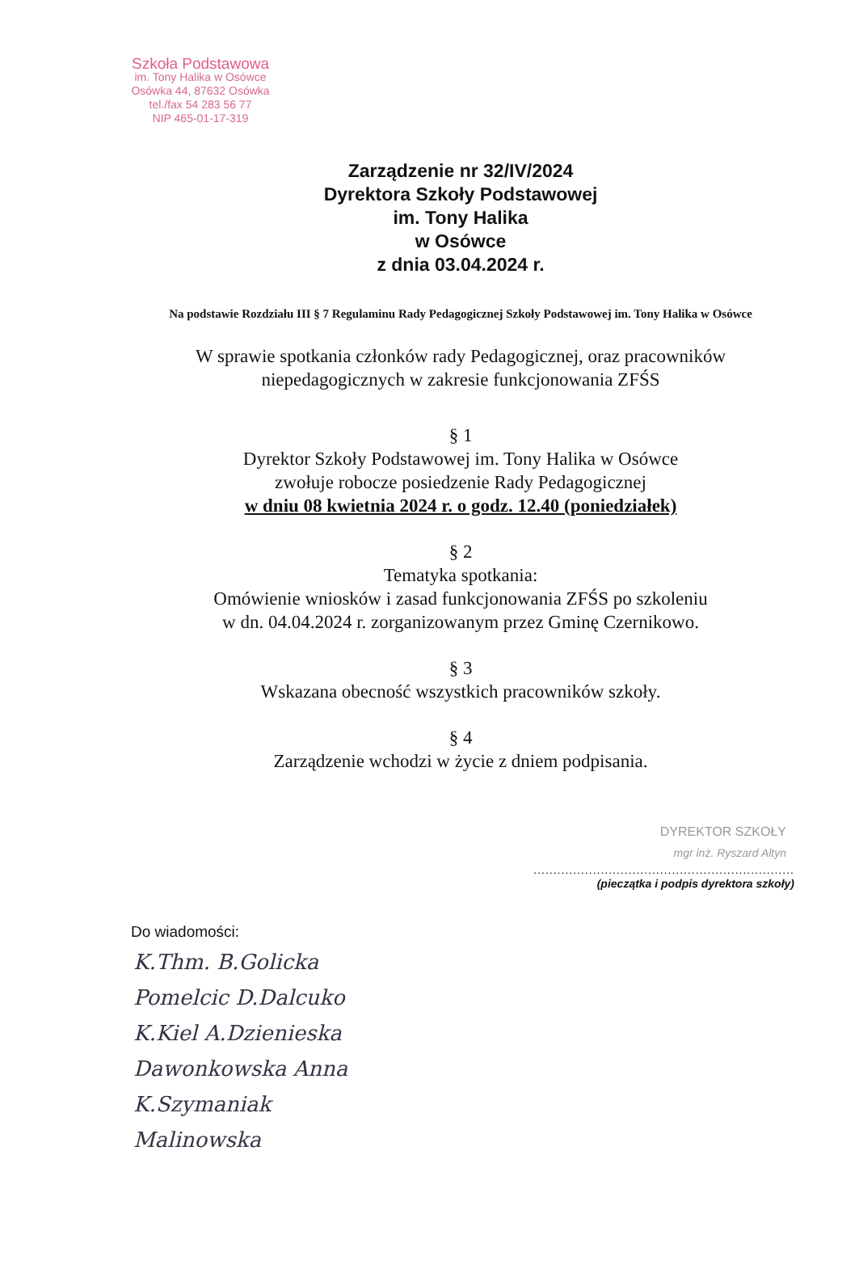Szkoła Podstawowa
im. Tony Halika w Osówce
Osówka 44, 87632 Osówka
tel./fax 54 283 56 77
NIP 465-01-17-319
Zarządzenie nr 32/IV/2024
Dyrektora Szkoły Podstawowej
im. Tony Halika
w Osówce
z dnia 03.04.2024 r.
Na podstawie Rozdziału III § 7 Regulaminu Rady Pedagogicznej Szkoły Podstawowej im. Tony Halika w Osówce
W sprawie spotkania członków rady Pedagogicznej, oraz pracowników niepedagogicznych w zakresie funkcjonowania ZFŚS
§ 1
Dyrektor Szkoły Podstawowej im. Tony Halika w Osówce
zwołuje robocze posiedzenie Rady Pedagogicznej
w dniu 08 kwietnia 2024 r. o godz. 12.40 (poniedziałek)
§ 2
Tematyka spotkania:
Omówienie wniosków i zasad funkcjonowania ZFŚS po szkoleniu
w dn. 04.04.2024 r. zorganizowanym przez Gminę Czernikowo.
§ 3
Wskazana obecność wszystkich pracowników szkoły.
§ 4
Zarządzenie wchodzi w życie z dniem podpisania.
DYREKTOR SZKOŁY
mgr inż. Ryszard Altyn
..................................................................
(pieczątka i podpis dyrektora szkoły)
Do wiadomości:
K.Thm. B.Golicka
Pomelcic D.Dalcuko
K.Kiel A.Dzienieska
Dawonkowska Anna
K.Szymaniak
Malinowska